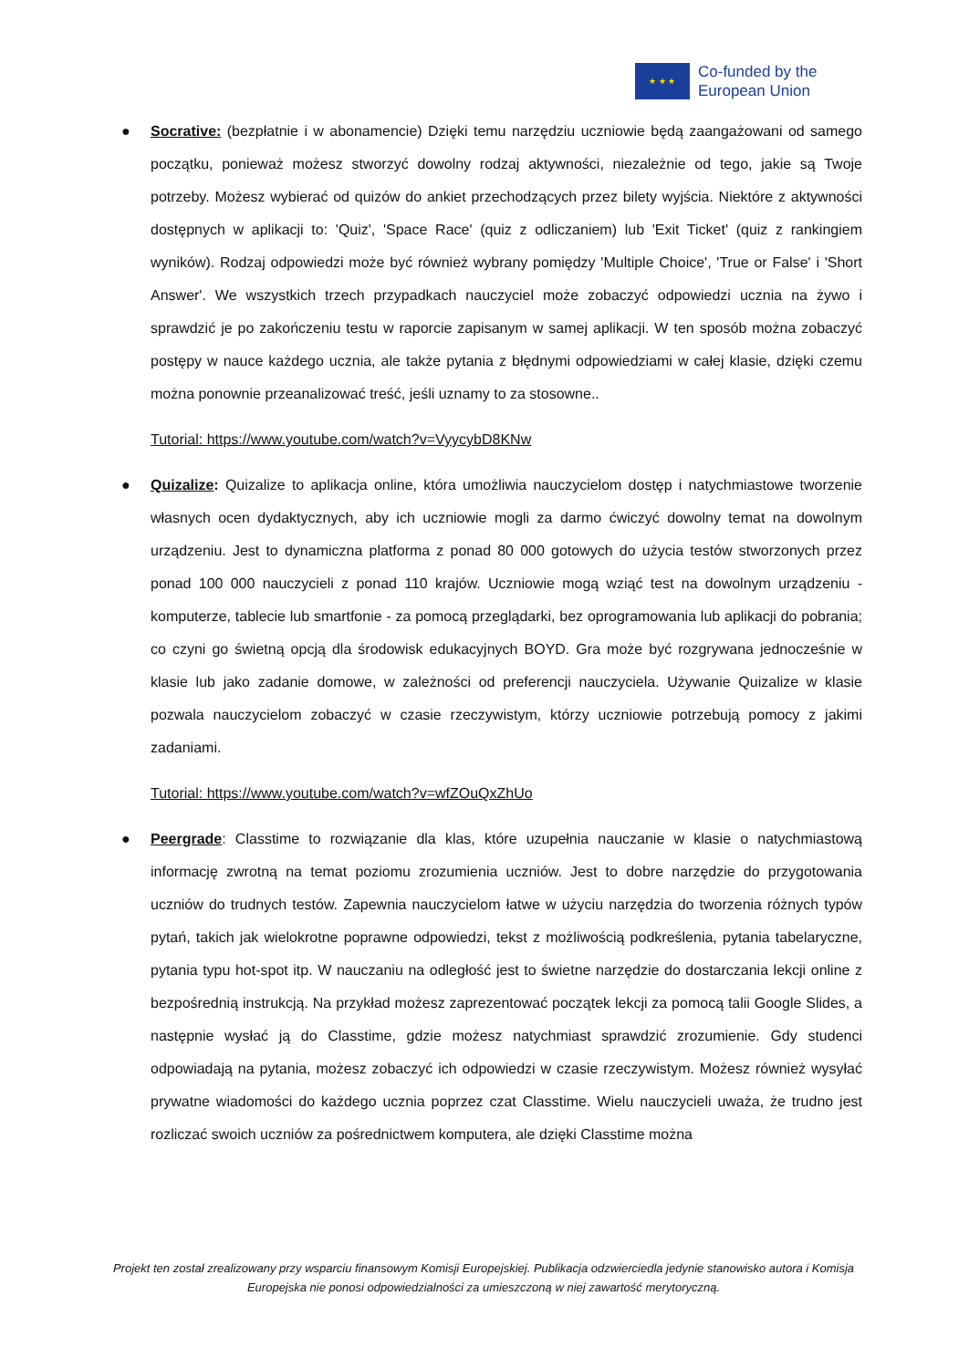★ ★ ★
Co-funded by the
European Union
● Socrative: (bezpłatnie i w abonamencie) Dzięki temu narzędziu uczniowie będą zaangażowani od samego początku, ponieważ możesz stworzyć dowolny rodzaj aktywności, niezależnie od tego, jakie są Twoje potrzeby. Możesz wybierać od quizów do ankiet przechodzących przez bilety wyjścia. Niektóre z aktywności dostępnych w aplikacji to: 'Quiz', 'Space Race' (quiz z odliczaniem) lub 'Exit Ticket' (quiz z rankingiem wyników). Rodzaj odpowiedzi może być również wybrany pomiędzy 'Multiple Choice', 'True or False' i 'Short Answer'. We wszystkich trzech przypadkach nauczyciel może zobaczyć odpowiedzi ucznia na żywo i sprawdzić je po zakończeniu testu w raporcie zapisanym w samej aplikacji. W ten sposób można zobaczyć postępy w nauce każdego ucznia, ale także pytania z błędnymi odpowiedziami w całej klasie, dzięki czemu można ponownie przeanalizować treść, jeśli uznamy to za stosowne..
Tutorial: https://www.youtube.com/watch?v=VyycybD8KNw
● Quizalize: Quizalize to aplikacja online, która umożliwia nauczycielom dostęp i natychmiastowe tworzenie własnych ocen dydaktycznych, aby ich uczniowie mogli za darmo ćwiczyć dowolny temat na dowolnym urządzeniu. Jest to dynamiczna platforma z ponad 80 000 gotowych do użycia testów stworzonych przez ponad 100 000 nauczycieli z ponad 110 krajów. Uczniowie mogą wziąć test na dowolnym urządzeniu - komputerze, tablecie lub smartfonie - za pomocą przeglądarki, bez oprogramowania lub aplikacji do pobrania; co czyni go świetną opcją dla środowisk edukacyjnych BOYD. Gra może być rozgrywana jednocześnie w klasie lub jako zadanie domowe, w zależności od preferencji nauczyciela. Używanie Quizalize w klasie pozwala nauczycielom zobaczyć w czasie rzeczywistym, którzy uczniowie potrzebują pomocy z jakimi zadaniami.
Tutorial: https://www.youtube.com/watch?v=wfZOuQxZhUo
● Peergrade: Classtime to rozwiązanie dla klas, które uzupełnia nauczanie w klasie o natychmiastową informację zwrotną na temat poziomu zrozumienia uczniów. Jest to dobre narzędzie do przygotowania uczniów do trudnych testów. Zapewnia nauczycielom łatwe w użyciu narzędzia do tworzenia różnych typów pytań, takich jak wielokrotne poprawne odpowiedzi, tekst z możliwością podkreślenia, pytania tabelaryczne, pytania typu hot-spot itp. W nauczaniu na odległość jest to świetne narzędzie do dostarczania lekcji online z bezpośrednią instrukcją. Na przykład możesz zaprezentować początek lekcji za pomocą talii Google Slides, a następnie wysłać ją do Classtime, gdzie możesz natychmiast sprawdzić zrozumienie. Gdy studenci odpowiadają na pytania, możesz zobaczyć ich odpowiedzi w czasie rzeczywistym. Możesz również wysyłać prywatne wiadomości do każdego ucznia poprzez czat Classtime. Wielu nauczycieli uważa, że trudno jest rozliczać swoich uczniów za pośrednictwem komputera, ale dzięki Classtime można
Projekt ten został zrealizowany przy wsparciu finansowym Komisji Europejskiej. Publikacja odzwierciedla jedynie stanowisko autora i Komisja Europejska nie ponosi odpowiedzialności za umieszczoną w niej zawartość merytoryczną.